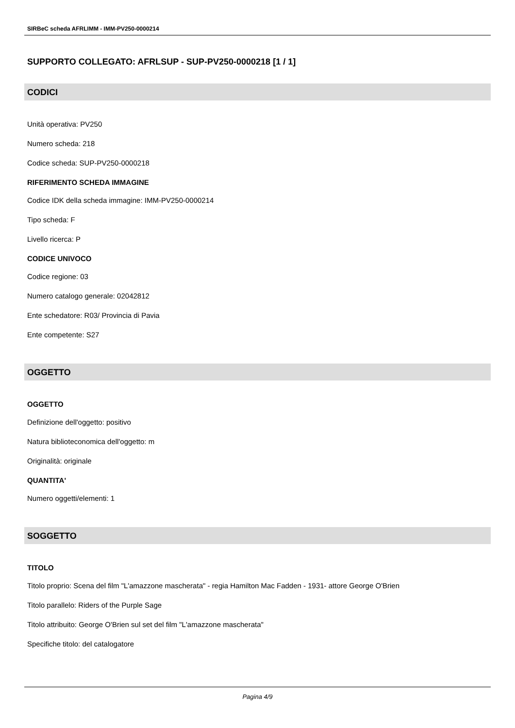SIRBeC scheda AFRLIMM - IMM-PV250-0000214
SUPPORTO COLLEGATO: AFRLSUP - SUP-PV250-0000218 [1 / 1]
CODICI
Unità operativa: PV250
Numero scheda: 218
Codice scheda: SUP-PV250-0000218
RIFERIMENTO SCHEDA IMMAGINE
Codice IDK della scheda immagine: IMM-PV250-0000214
Tipo scheda: F
Livello ricerca: P
CODICE UNIVOCO
Codice regione: 03
Numero catalogo generale: 02042812
Ente schedatore: R03/ Provincia di Pavia
Ente competente: S27
OGGETTO
OGGETTO
Definizione dell'oggetto: positivo
Natura biblioteconomica dell'oggetto: m
Originalità: originale
QUANTITA'
Numero oggetti/elementi: 1
SOGGETTO
TITOLO
Titolo proprio: Scena del film "L'amazzone mascherata" - regia Hamilton Mac Fadden - 1931- attore George O'Brien
Titolo parallelo: Riders of the Purple Sage
Titolo attribuito: George O'Brien sul set del film "L'amazzone mascherata"
Specifiche titolo: del catalogatore
Pagina 4/9